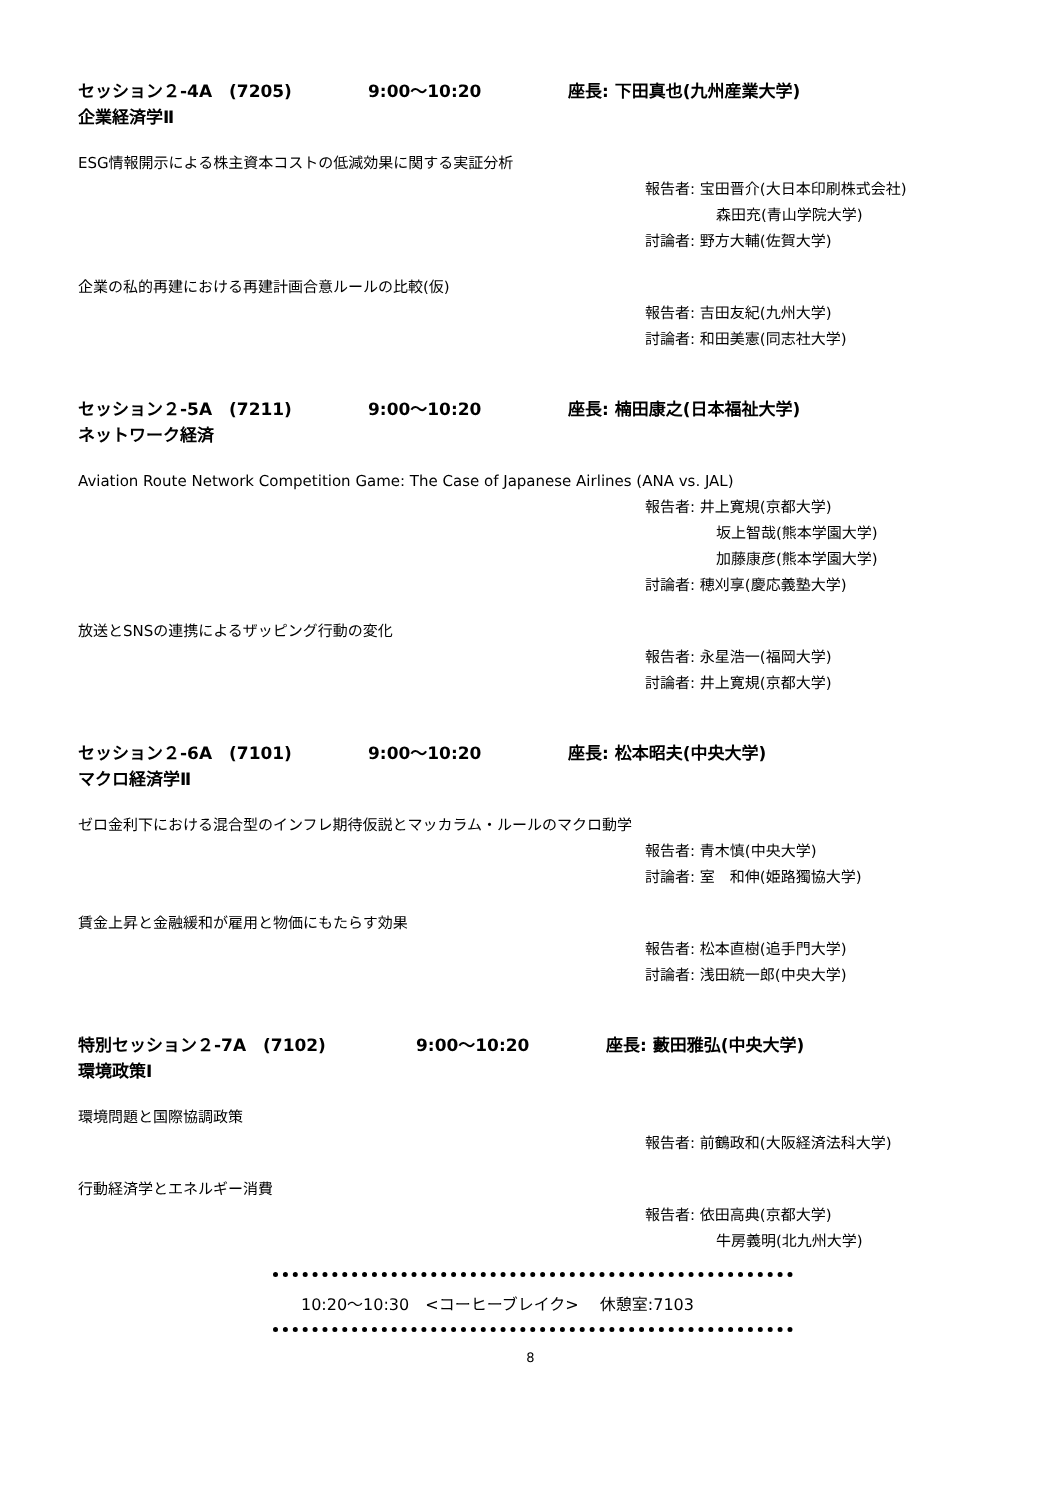セッション２-4A　(7205) 9:00～10:20 座長: 下田真也(九州産業大学)
企業経済学Ⅱ
ESG情報開示による株主資本コストの低減効果に関する実証分析
報告者: 宝田晋介(大日本印刷株式会社)
森田充(青山学院大学)
討論者: 野方大輔(佐賀大学)
企業の私的再建における再建計画合意ルールの比較(仮)
報告者: 吉田友紀(九州大学)
討論者: 和田美憲(同志社大学)
セッション２-5A　(7211) 9:00～10:20 座長: 楠田康之(日本福祉大学)
ネットワーク経済
Aviation Route Network Competition Game: The Case of Japanese Airlines (ANA vs. JAL)
報告者: 井上寛規(京都大学)
坂上智哉(熊本学園大学)
加藤康彦(熊本学園大学)
討論者: 穂刈享(慶応義塾大学)
放送とSNSの連携によるザッピング行動の変化
報告者: 永星浩一(福岡大学)
討論者: 井上寛規(京都大学)
セッション２-6A　(7101) 9:00～10:20 座長: 松本昭夫(中央大学)
マクロ経済学Ⅱ
ゼロ金利下における混合型のインフレ期待仮説とマッカラム・ルールのマクロ動学
報告者: 青木慎(中央大学)
討論者: 室　和伸(姫路獨協大学)
賃金上昇と金融緩和が雇用と物価にもたらす効果
報告者: 松本直樹(追手門大学)
討論者: 浅田統一郎(中央大学)
特別セッション２-7A　(7102) 9:00～10:20 座長: 藪田雅弘(中央大学)
環境政策Ⅰ
環境問題と国際協調政策
報告者: 前鶴政和(大阪経済法科大学)
行動経済学とエネルギー消費
報告者: 依田高典(京都大学)
牛房義明(北九州大学)
10:20～10:30　<コーヒーブレイク>　 休憩室:7103
8